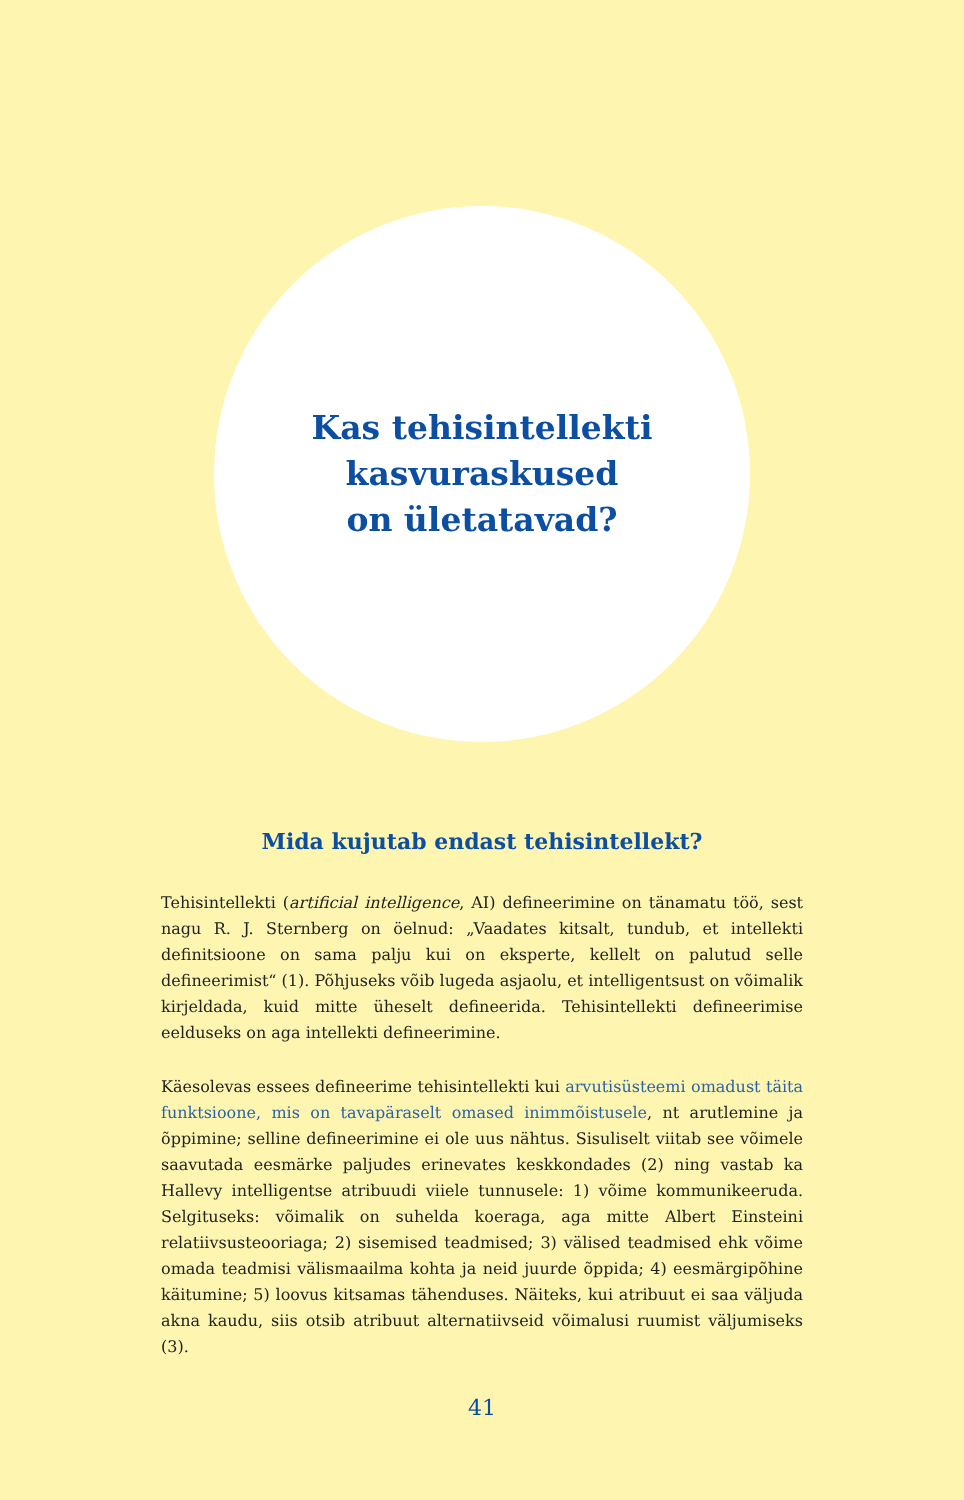Kas tehisintellekti
kasvuraskused
on ületatavad?
Mida kujutab endast tehisintellekt?
Tehisintellekti (artificial intelligence, AI) defineerimine on tänamatu töö, sest nagu R. J. Sternberg on öelnud: „Vaadates kitsalt, tundub, et intellekti definitsioone on sama palju kui on eksperte, kellelt on palutud selle defineerimist“ (1). Põhjuseks võib lugeda asjaolu, et intelligentsust on võimalik kirjeldada, kuid mitte üheselt defineerida. Tehisintellekti defineerimise eelduseks on aga intellekti defineerimine.
Käesolevas essees defineerime tehisintellekti kui arvutisüsteemi omadust täita funktsioone, mis on tavapäraselt omased inimmõistusele, nt arutlemine ja õppimine; selline defineerimine ei ole uus nähtus. Sisuliselt viitab see võimele saavutada eesmärke paljudes erinevates keskkondades (2) ning vastab ka Hallevy intelligentse atribuudi viiele tunnusele: 1) võime kommunikeeruda. Selgituseks: võimalik on suhelda koeraga, aga mitte Albert Einsteini relatiivsusteooriaga; 2) sisemised teadmised; 3) välised teadmised ehk võime omada teadmisi välismaailma kohta ja neid juurde õppida; 4) eesmärgipõhine käitumine; 5) loovus kitsamas tähenduses. Näiteks, kui atribuut ei saa väljuda akna kaudu, siis otsib atribuut alternatiivseid võimalusi ruumist väljumiseks (3).
41